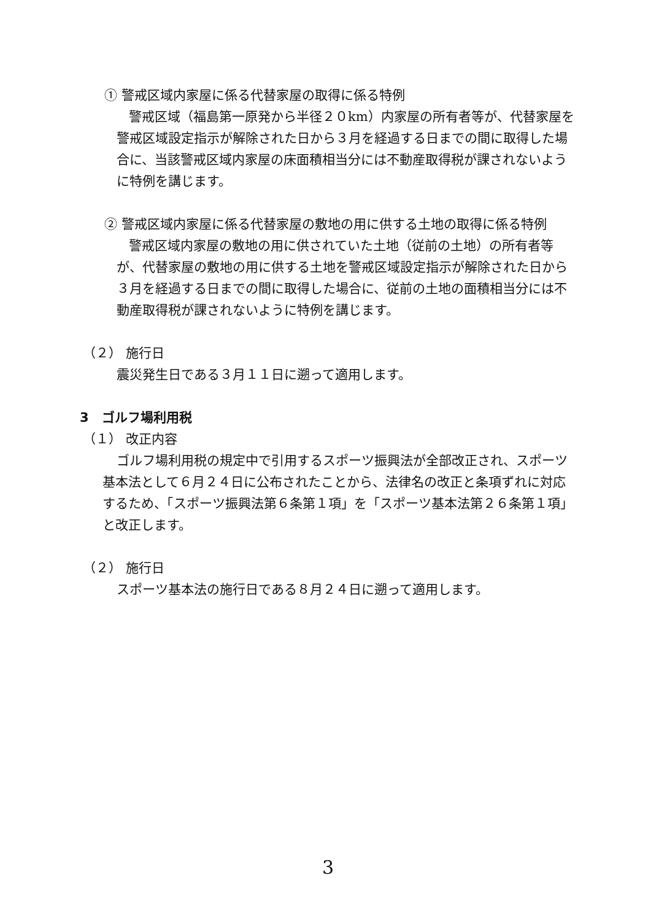① 警戒区域内家屋に係る代替家屋の取得に係る特例
警戒区域（福島第一原発から半径２０km）内家屋の所有者等が、代替家屋を警戒区域設定指示が解除された日から３月を経過する日までの間に取得した場合に、当該警戒区域内家屋の床面積相当分には不動産取得税が課されないように特例を講じます。
② 警戒区域内家屋に係る代替家屋の敷地の用に供する土地の取得に係る特例
警戒区域内家屋の敷地の用に供されていた土地（従前の土地）の所有者等が、代替家屋の敷地の用に供する土地を警戒区域設定指示が解除された日から３月を経過する日までの間に取得した場合に、従前の土地の面積相当分には不動産取得税が課されないように特例を講じます。
（２） 施行日
震災発生日である３月１１日に遡って適用します。
3　ゴルフ場利用税
（１） 改正内容
ゴルフ場利用税の規定中で引用するスポーツ振興法が全部改正され、スポーツ基本法として６月２４日に公布されたことから、法律名の改正と条項ずれに対応するため、「スポーツ振興法第６条第１項」を「スポーツ基本法第２６条第１項」と改正します。
（２） 施行日
スポーツ基本法の施行日である８月２４日に遡って適用します。
3